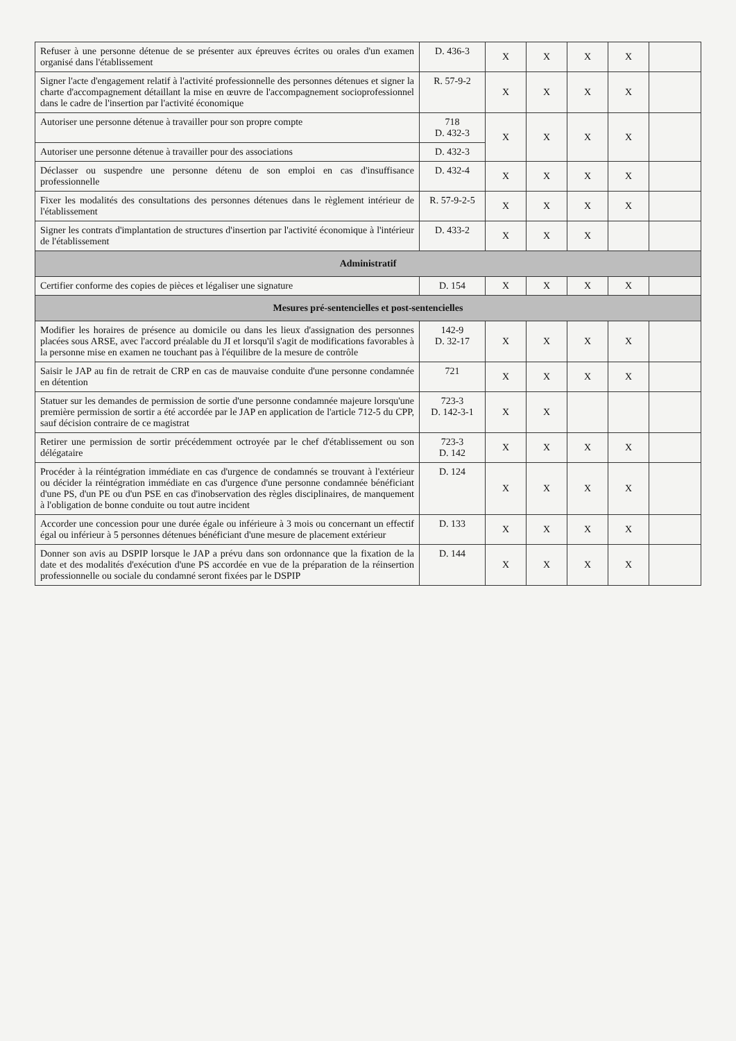| Refuser à une personne détenue de se présenter aux épreuves écrites ou orales d'un examen organisé dans l'établissement | D. 436-3 | X | X | X | X | |
| Signer l'acte d'engagement relatif à l'activité professionnelle des personnes détenues et signer la charte d'accompagnement détaillant la mise en œuvre de l'accompagnement socioprofessionnel dans le cadre de l'insertion par l'activité économique | R. 57-9-2 | X | X | X | X | |
| Autoriser une personne détenue à travailler pour son propre compte | 718 D. 432-3 | X | X | X | X | |
| Autoriser une personne détenue à travailler pour des associations | D. 432-3 | | | | | |
| Déclasser ou suspendre une personne détenu de son emploi en cas d'insuffisance professionnelle | D. 432-4 | X | X | X | X | |
| Fixer les modalités des consultations des personnes détenues dans le règlement intérieur de l'établissement | R. 57-9-2-5 | X | X | X | X | |
| Signer les contrats d'implantation de structures d'insertion par l'activité économique à l'intérieur de l'établissement | D. 433-2 | X | X | X | | |
| Administratif | | | | | | |
| Certifier conforme des copies de pièces et légaliser une signature | D. 154 | X | X | X | X | |
| Mesures pré-sentencielles et post-sentencielles | | | | | | |
| Modifier les horaires de présence au domicile ou dans les lieux d'assignation des personnes placées sous ARSE, avec l'accord préalable du JI et lorsqu'il s'agit de modifications favorables à la personne mise en examen ne touchant pas à l'équilibre de la mesure de contrôle | 142-9 D. 32-17 | X | X | X | X | |
| Saisir le JAP au fin de retrait de CRP en cas de mauvaise conduite d'une personne condamnée en détention | 721 | X | X | X | X | |
| Statuer sur les demandes de permission de sortie d'une personne condamnée majeure lorsqu'une première permission de sortir a été accordée par le JAP en application de l'article 712-5 du CPP, sauf décision contraire de ce magistrat | 723-3 D. 142-3-1 | X | X | | | |
| Retirer une permission de sortir précédemment octroyée par le chef d'établissement ou son délégataire | 723-3 D. 142 | X | X | X | X | |
| Procéder à la réintégration immédiate en cas d'urgence de condamnés se trouvant à l'extérieur ou décider la réintégration immédiate en cas d'urgence d'une personne condamnée bénéficiant d'une PS, d'un PE ou d'un PSE en cas d'inobservation des règles disciplinaires, de manquement à l'obligation de bonne conduite ou tout autre incident | D. 124 | X | X | X | X | |
| Accorder une concession pour une durée égale ou inférieure à 3 mois ou concernant un effectif égal ou inférieur à 5 personnes détenues bénéficiant d'une mesure de placement extérieur | D. 133 | X | X | X | X | |
| Donner son avis au DSPIP lorsque le JAP a prévu dans son ordonnance que la fixation de la date et des modalités d'exécution d'une PS accordée en vue de la préparation de la réinsertion professionnelle ou sociale du condamné seront fixées par le DSPIP | D. 144 | X | X | X | X | |